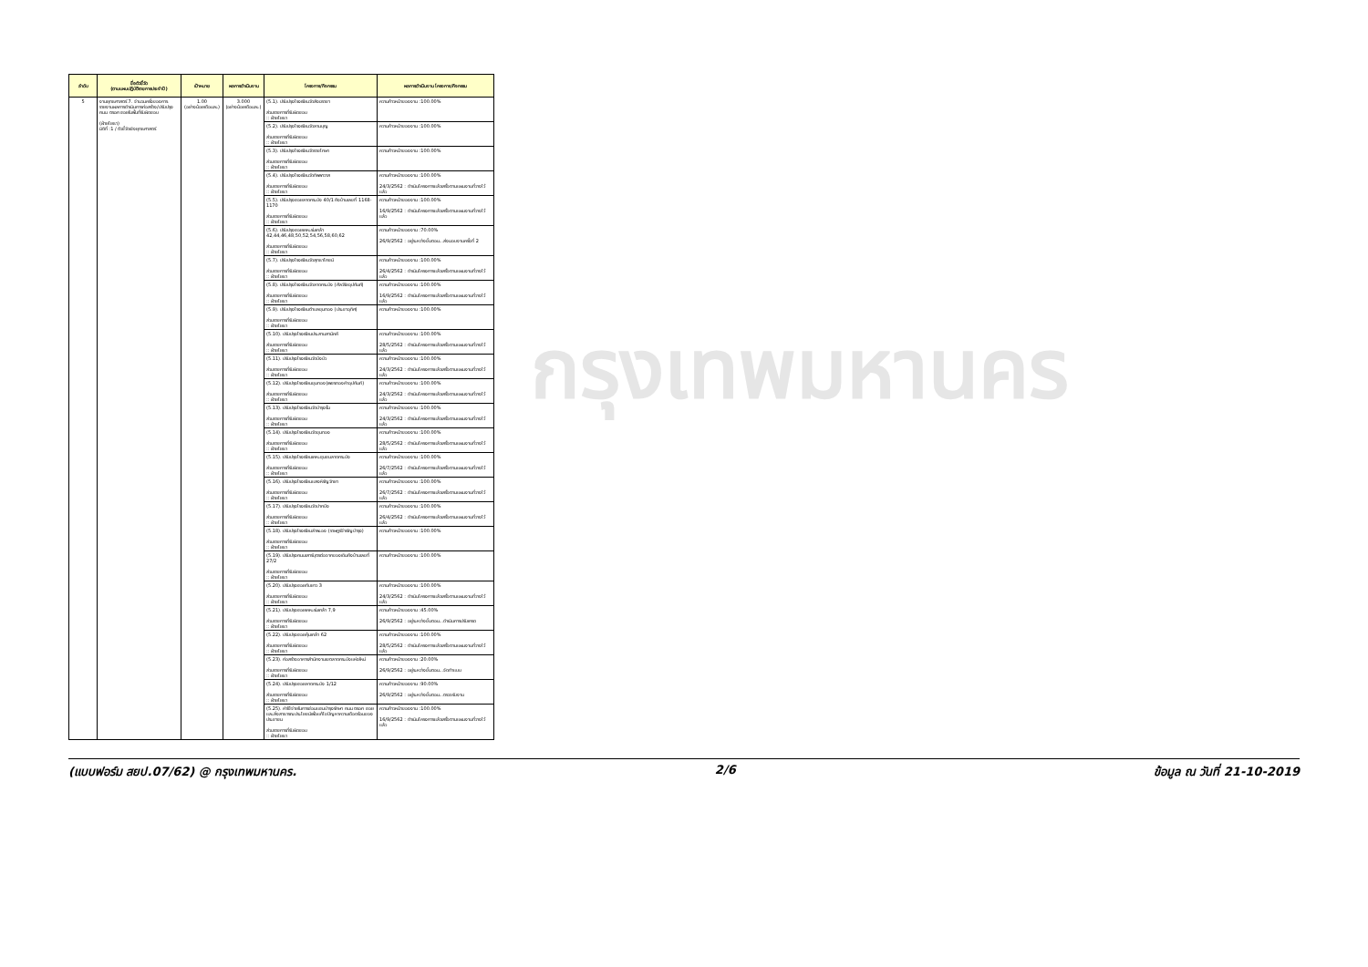| ลำดับ | ชื่อตัวชี้วัด (ตามแผนปฏิบัติราชการประจำปี) | เป้าหมาย | ผลการดำเนินงาน | โครงการ/กิจกรรม | ผลการดำเนินงาน โครงการ/กิจกรรม |
| --- | --- | --- | --- | --- | --- |
| 5 | งานยุทธศาสตร์ 7. จำนวนครั้งของการรายงานผลการดำเนินการก่อสร้าง/ปรับปรุง ถนน ตรอก ซอยในพื้นที่รับผิดชอบ (ฝ่ายโยธา) มิติที่ :1 / ตัวชี้วัดเชิงยุทธศาสตร์ | 1.00 (อย่างน้อยเดือนละ) | 3.000 (อย่างน้อยเดือนละ) | (5.1). ปรับปรุงโรงเรียนวัดสังฆราชา ส่วนราชการที่รับผิดชอบ :: ฝ่ายโยธา | ความก้าวหน้าของงาน :100.00% |
| | | | | (5.2). ปรับปรุงโรงเรียนวัดลานบุญ ส่วนราชการที่รับผิดชอบ :: ฝ่ายโยธา | ความก้าวหน้าของงาน :100.00% |
| | | | | (5.3). ปรับปรุงโรงเรียนวัดราชโกษา ส่วนราชการที่รับผิดชอบ :: ฝ่ายโยธา | ความก้าวหน้าของงาน :100.00% |
| | | | | (5.4). ปรับปรุงโรงเรียนวัดทิพพาวาส ส่วนราชการที่รับผิดชอบ :: ฝ่ายโยธา | ความก้าวหน้าของงาน :100.00% 24/3/2562 : ดำเนินโครงการแล้วเสร็จตามแผนงานที่วางไว้แล้ว |
| | | | | (5.5). ปรับปรุงซอยลาดกระบัง 40/1 ถึงบ้านเลขที่ 1168-1170 ส่วนราชการที่รับผิดชอบ :: ฝ่ายโยธา | ความก้าวหน้าของงาน :100.00% 16/9/2562 : ดำเนินโครงการแล้วเสร็จตามแผนงานที่วางไว้แล้ว |
| | | | | (5.6). ปรับปรุงซอยเคหะร่มเกล้า 42,44,46,48,50,52,54,56,58,60,62 ส่วนราชการที่รับผิดชอบ :: ฝ่ายโยธา | ความก้าวหน้าของงาน :70.00% 26/9/2562 : อยู่ระหว่างขั้นตอน...ส่งมอบงานครั้งที่ 2 |
| | | | | (5.7). ปรับปรุงโรงเรียนวัดสุทธาโภชน์ ส่วนราชการที่รับผิดชอบ :: ฝ่ายโยธา | ความก้าวหน้าของงาน :100.00% 26/4/2562 : ดำเนินโครงการแล้วเสร็จตามแผนงานที่วางไว้แล้ว |
| | | | | (5.8). ปรับปรุงโรงเรียนวัดลาดกระบัง (ศีลวิริยอุปถัมภ์) ส่วนราชการที่รับผิดชอบ :: ฝ่ายโยธา | ความก้าวหน้าของงาน :100.00% 16/9/2562 : ดำเนินโครงการแล้วเสร็จตามแผนงานที่วางไว้แล้ว |
| | | | | (5.9). ปรับปรุงโรงเรียนตำบลขุมทอง (ประชาอุทิศ) ส่วนราชการที่รับผิดชอบ :: ฝ่ายโยธา | ความก้าวหน้าของงาน :100.00% |
| | | | | (5.10). ปรับปรุงโรงเรียนประสานสามัคคี ส่วนราชการที่รับผิดชอบ :: ฝ่ายโยธา | ความก้าวหน้าของงาน :100.00% 28/5/2562 : ดำเนินโครงการแล้วเสร็จตามแผนงานที่วางไว้แล้ว |
| | | | | (5.11). ปรับปรุงโรงเรียนวัดบึงบัว ส่วนราชการที่รับผิดชอบ :: ฝ่ายโยธา | ความก้าวหน้าของงาน :100.00% 24/3/2562 : ดำเนินโครงการแล้วเสร็จตามแผนงานที่วางไว้แล้ว |
| | | | | (5.12). ปรับปรุงโรงเรียนขุมทอง(เพชรทองคำอุปถัมภ์) ส่วนราชการที่รับผิดชอบ :: ฝ่ายโยธา | ความก้าวหน้าของงาน :100.00% 24/3/2562 : ดำเนินโครงการแล้วเสร็จตามแผนงานที่วางไว้แล้ว |
| | | | | (5.13). ปรับปรุงโรงเรียนวัดบำรุงรื่น ส่วนราชการที่รับผิดชอบ :: ฝ่ายโยธา | ความก้าวหน้าของงาน :100.00% 24/3/2562 : ดำเนินโครงการแล้วเสร็จตามแผนงานที่วางไว้แล้ว |
| | | | | (5.14). ปรับปรุงโรงเรียนวัดขุมทอง ส่วนราชการที่รับผิดชอบ :: ฝ่ายโยธา | ความก้าวหน้าของงาน :100.00% 28/5/2562 : ดำเนินโครงการแล้วเสร็จตามแผนงานที่วางไว้แล้ว |
| | | | | (5.15). ปรับปรุงโรงเรียนเคหะชุมชนลาดกระบัง ส่วนราชการที่รับผิดชอบ :: ฝ่ายโยธา | ความก้าวหน้าของงาน :100.00% 26/7/2562 : ดำเนินโครงการแล้วเสร็จตามแผนงานที่วางไว้แล้ว |
| | | | | (5.16). ปรับปรุงโรงเรียนแสงหิรัญวิทยา ส่วนราชการที่รับผิดชอบ :: ฝ่ายโยธา | ความก้าวหน้าของงาน :100.00% 26/7/2562 : ดำเนินโครงการแล้วเสร็จตามแผนงานที่วางไว้แล้ว |
| | | | | (5.17). ปรับปรุงโรงเรียนวัดปากบึง ส่วนราชการที่รับผิดชอบ :: ฝ่ายโยธา | ความก้าวหน้าของงาน :100.00% 26/4/2562 : ดำเนินโครงการแล้วเสร็จตามแผนงานที่วางไว้แล้ว |
| | | | | (5.18). ปรับปรุงโรงเรียนลำพะอง (ราษฎร์จำเริญบำรุง) ส่วนราชการที่รับผิดชอบ :: ฝ่ายโยธา | ความก้าวหน้าของงาน :100.00% |
| | | | | (5.19). ปรับปรุงถนนเสาร์บุตรต่อจากของเดิมถึงบ้านเลขที่ 27/2 ส่วนราชการที่รับผิดชอบ :: ฝ่ายโยธา | ความก้าวหน้าของงาน :100.00% |
| | | | | (5.20). ปรับปรุงซอยทับยาว 3 ส่วนราชการที่รับผิดชอบ :: ฝ่ายโยธา | ความก้าวหน้าของงาน :100.00% 24/3/2562 : ดำเนินโครงการแล้วเสร็จตามแผนงานที่วางไว้แล้ว |
| | | | | (5.21). ปรับปรุงซอยเคหะร่มเกล้า 7,9 ส่วนราชการที่รับผิดชอบ :: ฝ่ายโยธา | ความก้าวหน้าของงาน :45.00% 26/9/2562 : อยู่ระหว่างขั้นตอน...ดำเนินการปรับเกรด |
| | | | | (5.22). ปรับปรุงซอยคุ้มเกล้า 62 ส่วนราชการที่รับผิดชอบ :: ฝ่ายโยธา | ความก้าวหน้าของงาน :100.00% 28/5/2562 : ดำเนินโครงการแล้วเสร็จตามแผนงานที่วางไว้แล้ว |
| | | | | (5.23). ก่อสร้างอาคารสำนักงานเขตลาดกระบังแห่งใหม่ ส่วนราชการที่รับผิดชอบ :: ฝ่ายโยธา | ความก้าวหน้าของงาน :20.00% 26/9/2562 : อยู่ระหว่างขั้นตอน...จัดทำแบบ |
| | | | | (5.24). ปรับปรุงซอยลาดกระบัง 1/12 ส่วนราชการที่รับผิดชอบ :: ฝ่ายโยธา | ความก้าวหน้าของงาน :90.00% 26/9/2562 : อยู่ระหว่างขั้นตอน...ตรวจรับงาน |
| | | | | (5.25). ค่าใช้จ่ายในการซ่อมแซมบำรุงรักษา ถนน ตรอก ซอย และสิ่งสาธารณประโยชน์เพื่อแก้ไขปัญหาความเดือดร้อนของประชาชน ส่วนราชการที่รับผิดชอบ :: ฝ่ายโยธา | ความก้าวหน้าของงาน :100.00% 16/9/2562 : ดำเนินโครงการแล้วเสร็จตามแผนงานที่วางไว้แล้ว |
กรุงเทพมหานคร
(แบบฟอร์ม สยป.07/62) @ กรุงเทพมหานคร. 2/6 ข้อมูล ณ วันที่ 21-10-2019